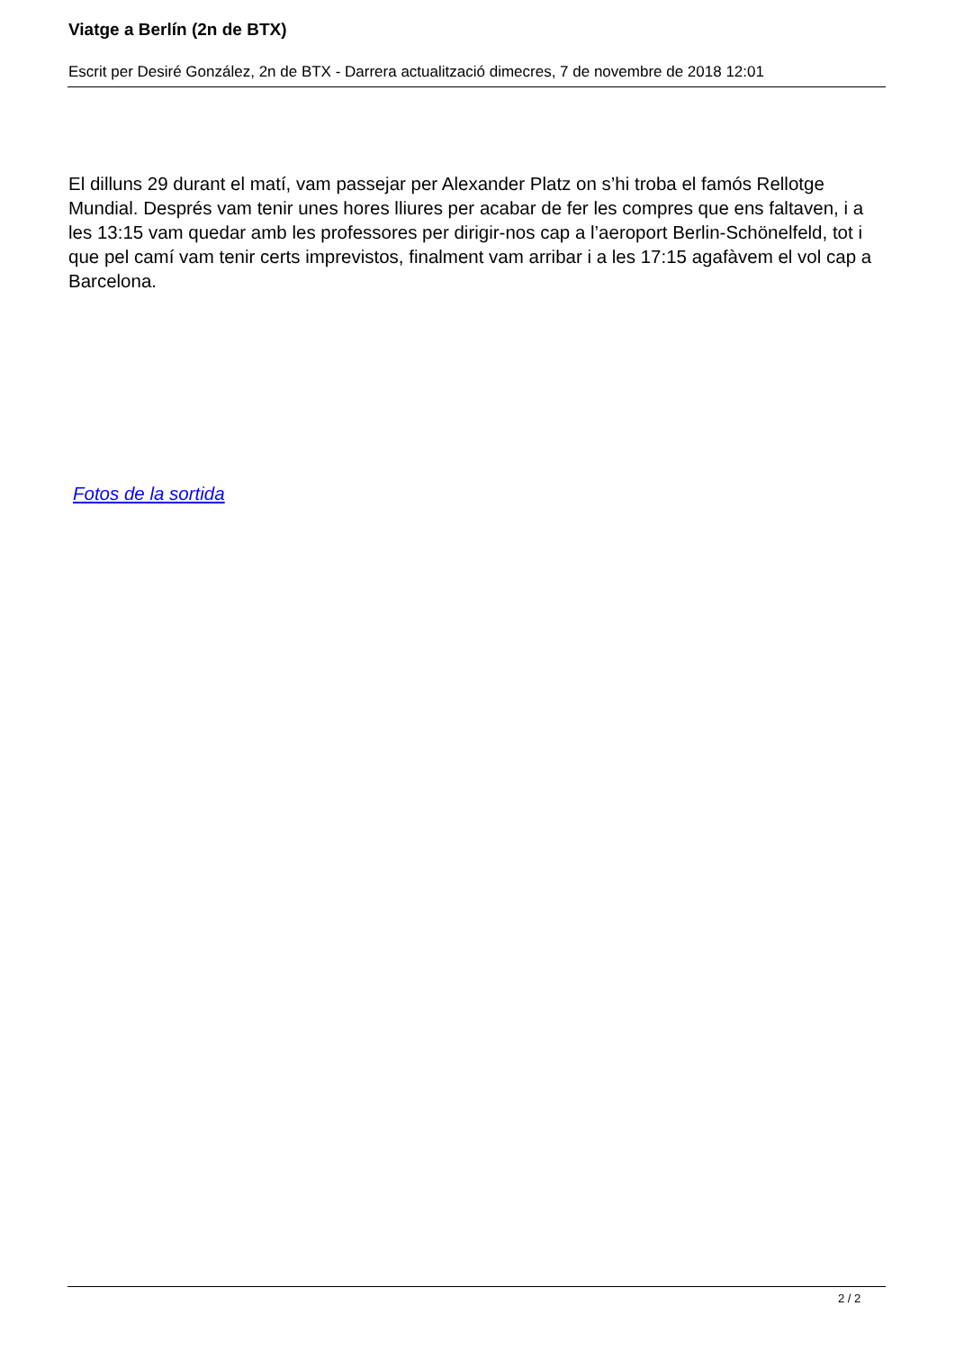Viatge a Berlín (2n de BTX)
Escrit per Desiré González, 2n de BTX - Darrera actualització dimecres, 7 de novembre de 2018 12:01
El dilluns 29 durant el matí, vam passejar per Alexander Platz on s’hi troba el famós Rellotge Mundial. Després vam tenir unes hores lliures per acabar de fer les compres que ens faltaven, i a les 13:15 vam quedar amb les professores per dirigir-nos cap a l’aeroport Berlin-Schönelfeld, tot i que pel camí vam tenir certs imprevistos, finalment vam arribar i a les 17:15 agafàvem el vol cap a Barcelona.
Fotos de la sortida
2 / 2